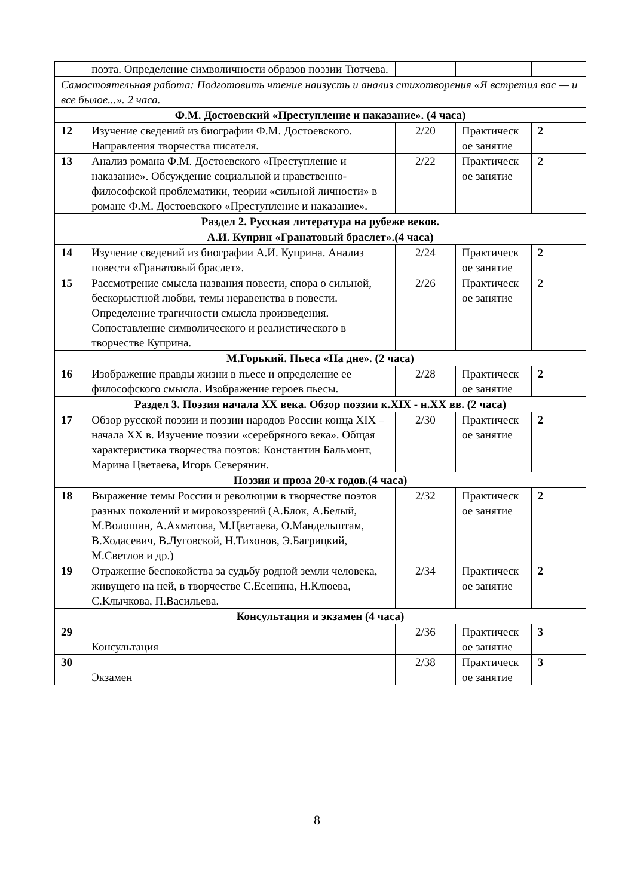| | поэта. Определение символичности образов поэзии Тютчева. | | | |
| Самостоятельная работа: Подготовить чтение наизусть и анализ стихотворения «Я встретил вас — и все былое...». 2 часа. | | | | |
| Ф.М. Достоевский «Преступление и наказание». (4 часа) | | | | |
| 12 | Изучение сведений из биографии Ф.М. Достоевского. Направления творчества писателя. | 2/20 | Практическ ое занятие | 2 |
| 13 | Анализ романа Ф.М. Достоевского «Преступление и наказание». Обсуждение социальной и нравственно-философской проблематики, теории «сильной личности» в романе Ф.М. Достоевского «Преступление и наказание». | 2/22 | Практическ ое занятие | 2 |
| Раздел 2. Русская литература на рубеже веков. | | | | |
| А.И. Куприн «Гранатовый браслет».(4 часа) | | | | |
| 14 | Изучение сведений из биографии А.И. Куприна. Анализ повести «Гранатовый браслет». | 2/24 | Практическ ое занятие | 2 |
| 15 | Рассмотрение смысла названия повести, спора о сильной, бескорыстной любви, темы неравенства в повести. Определение трагичности смысла произведения. Сопоставление символического и реалистического в творчестве Куприна. | 2/26 | Практическ ое занятие | 2 |
| М.Горький. Пьеса «На дне». (2 часа) | | | | |
| 16 | Изображение правды жизни в пьесе и определение ее философского смысла. Изображение героев пьесы. | 2/28 | Практическ ое занятие | 2 |
| Раздел 3. Поэзия начала XX века. Обзор поэзии к.XIX - н.XX вв. (2 часа) | | | | |
| 17 | Обзор русской поэзии и поэзии народов России конца XIX – начала XX в. Изучение поэзии «серебряного века». Общая характеристика творчества поэтов: Константин Бальмонт, Марина Цветаева, Игорь Северянин. | 2/30 | Практическ ое занятие | 2 |
| Поэзия и проза 20-х годов.(4 часа) | | | | |
| 18 | Выражение темы России и революции в творчестве поэтов разных поколений и мировоззрений (А.Блок, А.Белый, М.Волошин, А.Ахматова, М.Цветаева, О.Мандельштам, В.Ходасевич, В.Луговской, Н.Тихонов, Э.Багрицкий, М.Светлов и др.) | 2/32 | Практическ ое занятие | 2 |
| 19 | Отражение беспокойства за судьбу родной земли человека, живущего на ней, в творчестве С.Есенина, Н.Клюева, С.Клычкова, П.Васильева. | 2/34 | Практическ ое занятие | 2 |
| Консультация и экзамен (4 часа) | | | | |
| 29 | Консультация | 2/36 | Практическ ое занятие | 3 |
| 30 | Экзамен | 2/38 | Практическ ое занятие | 3 |
8